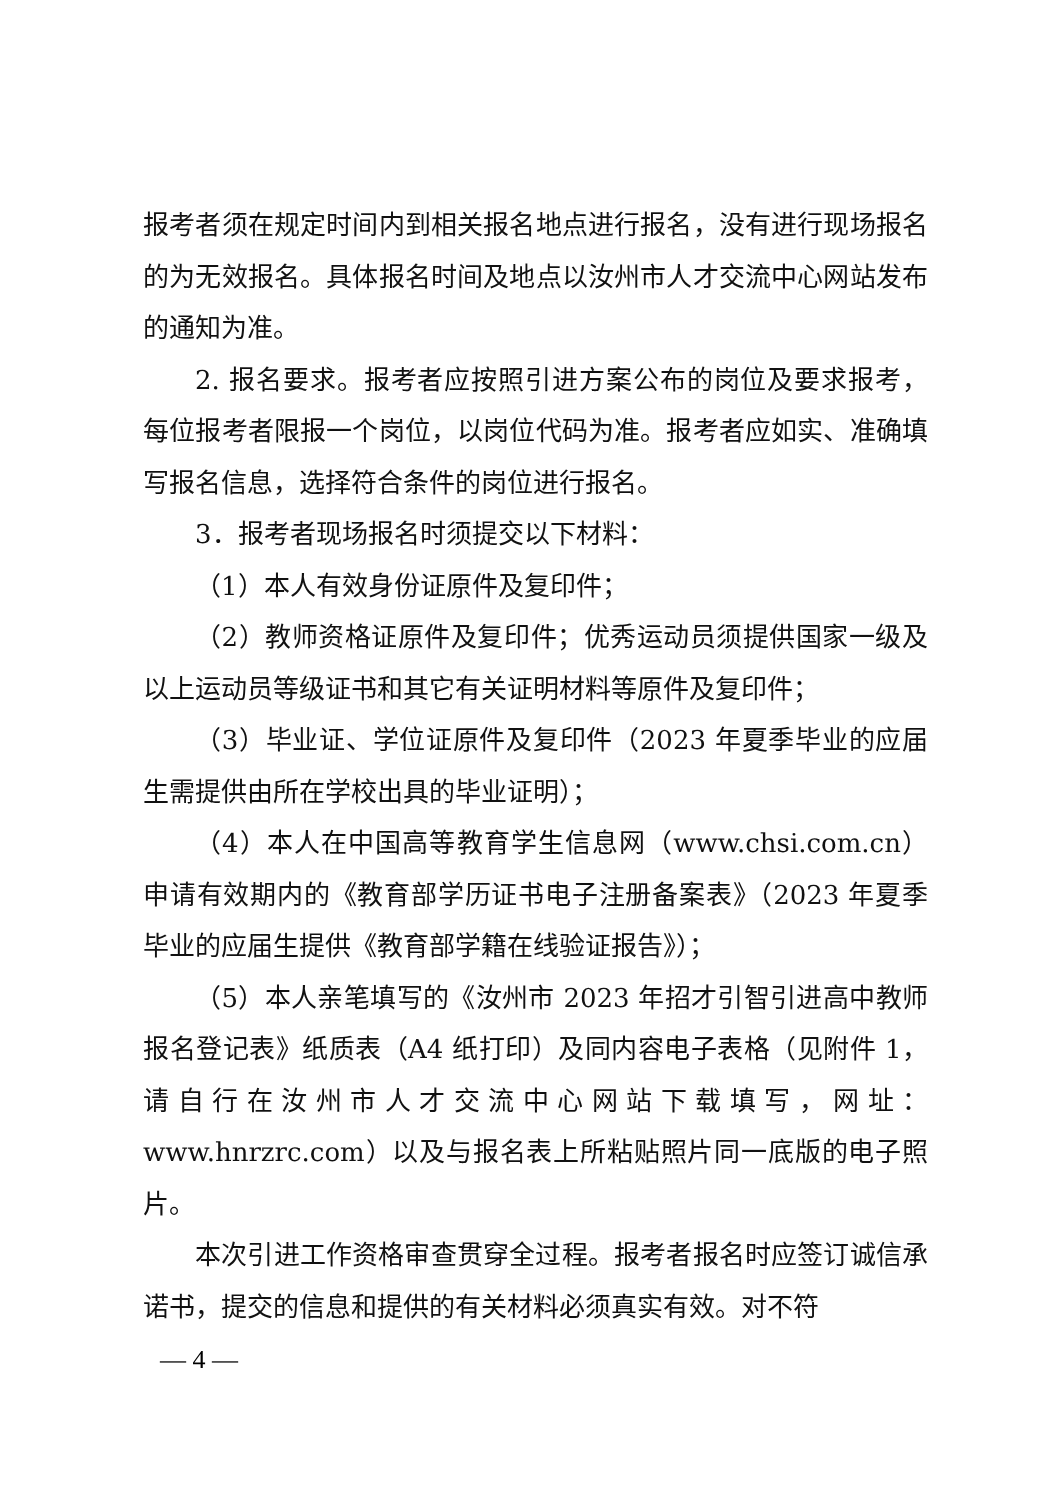报考者须在规定时间内到相关报名地点进行报名，没有进行现场报名的为无效报名。具体报名时间及地点以汝州市人才交流中心网站发布的通知为准。
2. 报名要求。报考者应按照引进方案公布的岗位及要求报考，每位报考者限报一个岗位，以岗位代码为准。报考者应如实、准确填写报名信息，选择符合条件的岗位进行报名。
3．报考者现场报名时须提交以下材料：
（1）本人有效身份证原件及复印件；
（2）教师资格证原件及复印件；优秀运动员须提供国家一级及以上运动员等级证书和其它有关证明材料等原件及复印件；
（3）毕业证、学位证原件及复印件（2023 年夏季毕业的应届生需提供由所在学校出具的毕业证明）；
（4）本人在中国高等教育学生信息网（www.chsi.com.cn）申请有效期内的《教育部学历证书电子注册备案表》（2023 年夏季毕业的应届生提供《教育部学籍在线验证报告》）；
（5）本人亲笔填写的《汝州市 2023 年招才引智引进高中教师报名登记表》纸质表（A4 纸打印）及同内容电子表格（见附件 1，请自行在汝州市人才交流中心网站下载填写，网址：www.hnrzrc.com）以及与报名表上所粘贴照片同一底版的电子照片。
本次引进工作资格审查贯穿全过程。报考者报名时应签订诚信承诺书，提交的信息和提供的有关材料必须真实有效。对不符
— 4 —